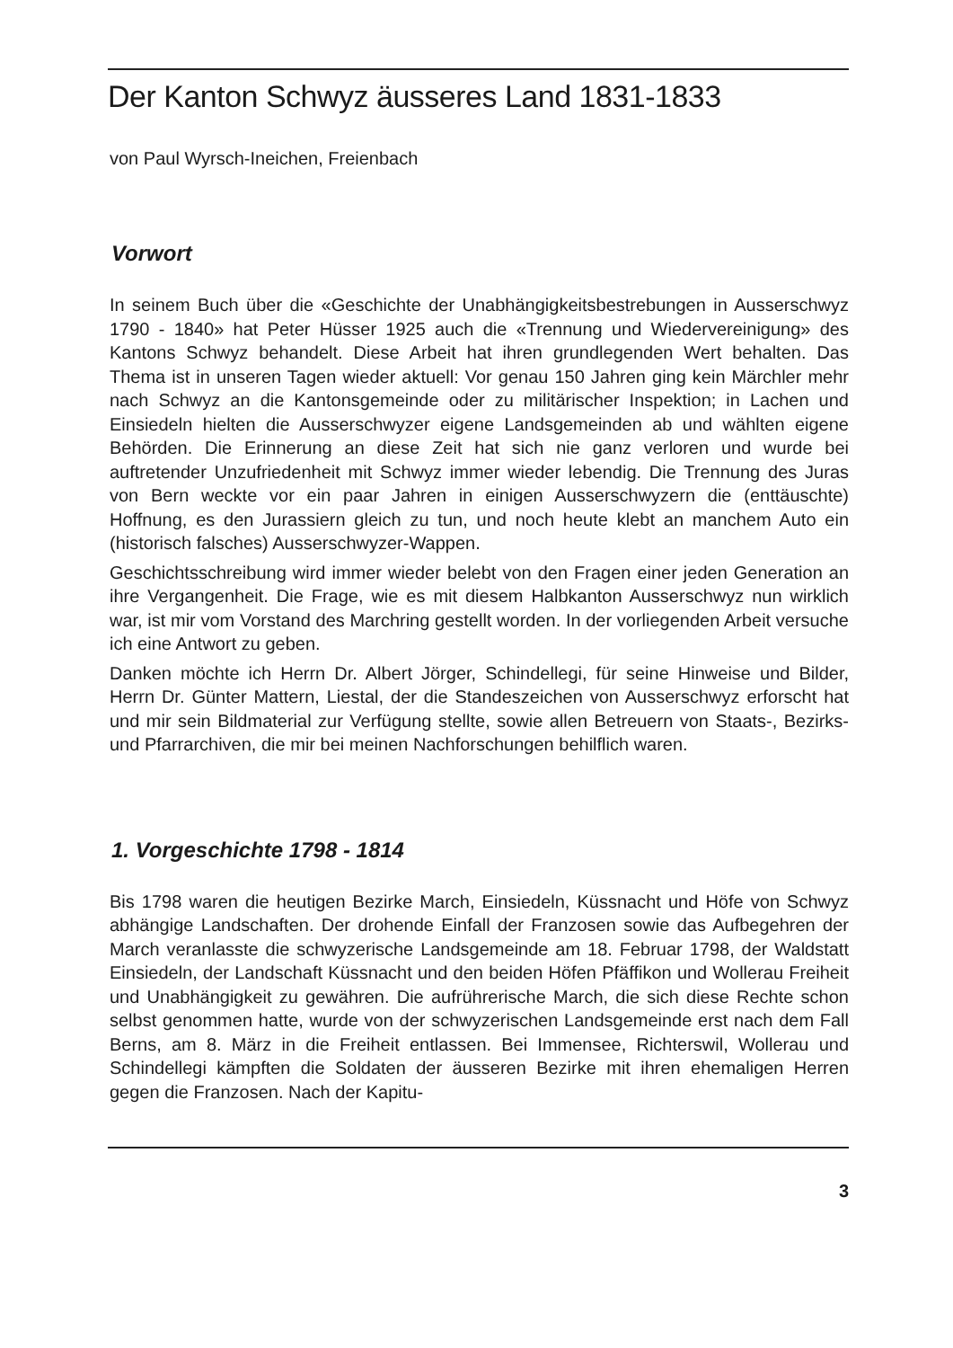Der Kanton Schwyz äusseres Land 1831-1833
von Paul Wyrsch-Ineichen, Freienbach
Vorwort
In seinem Buch über die «Geschichte der Unabhängigkeitsbestrebungen in Ausserschwyz 1790 - 1840» hat Peter Hüsser 1925 auch die «Trennung und Wiedervereinigung» des Kantons Schwyz behandelt. Diese Arbeit hat ihren grundlegenden Wert behalten. Das Thema ist in unseren Tagen wieder aktuell: Vor genau 150 Jahren ging kein Märchler mehr nach Schwyz an die Kantonsgemeinde oder zu militärischer Inspektion; in Lachen und Einsiedeln hielten die Ausserschwyzer eigene Landsgemeinden ab und wählten eigene Behörden. Die Erinnerung an diese Zeit hat sich nie ganz verloren und wurde bei auftretender Unzufriedenheit mit Schwyz immer wieder lebendig. Die Trennung des Juras von Bern weckte vor ein paar Jahren in einigen Ausserschwyzern die (enttäuschte) Hoffnung, es den Jurassiern gleich zu tun, und noch heute klebt an manchem Auto ein (historisch falsches) Ausserschwyzer-Wappen.
Geschichtsschreibung wird immer wieder belebt von den Fragen einer jeden Generation an ihre Vergangenheit. Die Frage, wie es mit diesem Halbkanton Ausserschwyz nun wirklich war, ist mir vom Vorstand des Marchring gestellt worden. In der vorliegenden Arbeit versuche ich eine Antwort zu geben.
Danken möchte ich Herrn Dr. Albert Jörger, Schindellegi, für seine Hinweise und Bilder, Herrn Dr. Günter Mattern, Liestal, der die Standeszeichen von Ausserschwyz erforscht hat und mir sein Bildmaterial zur Verfügung stellte, sowie allen Betreuern von Staats-, Bezirks- und Pfarrarchiven, die mir bei meinen Nachforschungen behilflich waren.
1. Vorgeschichte 1798 - 1814
Bis 1798 waren die heutigen Bezirke March, Einsiedeln, Küssnacht und Höfe von Schwyz abhängige Landschaften. Der drohende Einfall der Franzosen sowie das Aufbegehren der March veranlasste die schwyzerische Landsgemeinde am 18. Februar 1798, der Waldstatt Einsiedeln, der Landschaft Küssnacht und den beiden Höfen Pfäffikon und Wollerau Freiheit und Unabhängigkeit zu gewähren. Die aufrührerische March, die sich diese Rechte schon selbst genommen hatte, wurde von der schwyzerischen Landsgemeinde erst nach dem Fall Berns, am 8. März in die Freiheit entlassen. Bei Immensee, Richterswil, Wollerau und Schindellegi kämpften die Soldaten der äusseren Bezirke mit ihren ehemaligen Herren gegen die Franzosen. Nach der Kapitu-
3